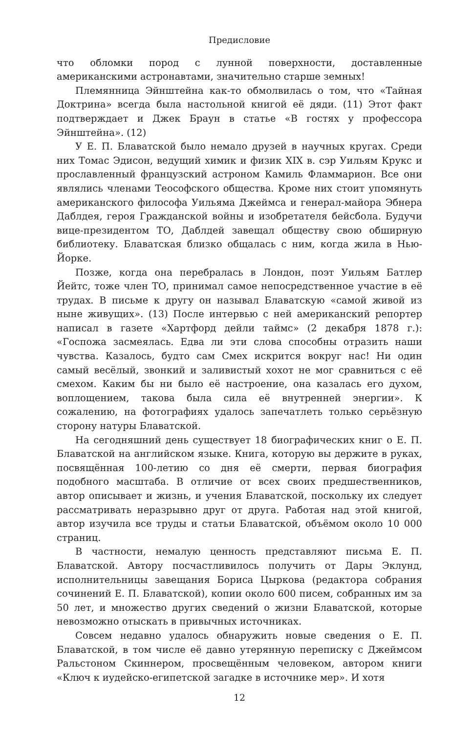Предисловие
что обломки пород с лунной поверхности, доставленные американскими астронавтами, значительно старше земных!
Племянница Эйнштейна как-то обмолвилась о том, что «Тайная Доктрина» всегда была настольной книгой её дяди. (11) Этот факт подтверждает и Джек Браун в статье «В гостях у профессора Эйнштейна». (12)
У Е. П. Блаватской было немало друзей в научных кругах. Среди них Томас Эдисон, ведущий химик и физик XIX в. сэр Уильям Крукс и прославленный французский астроном Камиль Фламмарион. Все они являлись членами Теософского общества. Кроме них стоит упомянуть американского философа Уильяма Джеймса и генерал-майора Эбнера Даблдея, героя Гражданской войны и изобретателя бейсбола. Будучи вице-президентом ТО, Даблдей завещал обществу свою обширную библиотеку. Блаватская близко общалась с ним, когда жила в Нью-Йорке.
Позже, когда она перебралась в Лондон, поэт Уильям Батлер Йейтс, тоже член ТО, принимал самое непосредственное участие в её трудах. В письме к другу он называл Блаватскую «самой живой из ныне живущих». (13) После интервью с ней американский репортер написал в газете «Хартфорд дейли таймс» (2 декабря 1878 г.): «Госпожа засмеялась. Едва ли эти слова способны отразить наши чувства. Казалось, будто сам Смех искрится вокруг нас! Ни один самый весёлый, звонкий и заливистый хохот не мог сравниться с её смехом. Каким бы ни было её настроение, она казалась его духом, воплощением, такова была сила её внутренней энергии». К сожалению, на фотографиях удалось запечатлеть только серьёзную сторону натуры Блаватской.
На сегодняшний день существует 18 биографических книг о Е. П. Блаватской на английском языке. Книга, которую вы держите в руках, посвящённая 100-летию со дня её смерти, первая биография подобного масштаба. В отличие от всех своих предшественников, автор описывает и жизнь, и учения Блаватской, поскольку их следует рассматривать неразрывно друг от друга. Работая над этой книгой, автор изучила все труды и статьи Блаватской, объёмом около 10 000 страниц.
В частности, немалую ценность представляют письма Е. П. Блаватской. Автору посчастливилось получить от Дары Эклунд, исполнительницы завещания Бориса Цыркова (редактора собрания сочинений Е. П. Блаватской), копии около 600 писем, собранных им за 50 лет, и множество других сведений о жизни Блаватской, которые невозможно отыскать в привычных источниках.
Совсем недавно удалось обнаружить новые сведения о Е. П. Блаватской, в том числе её давно утерянную переписку с Джеймсом Ральстоном Скиннером, просвещённым человеком, автором книги «Ключ к иудейско-египетской загадке в источнике мер». И хотя
12